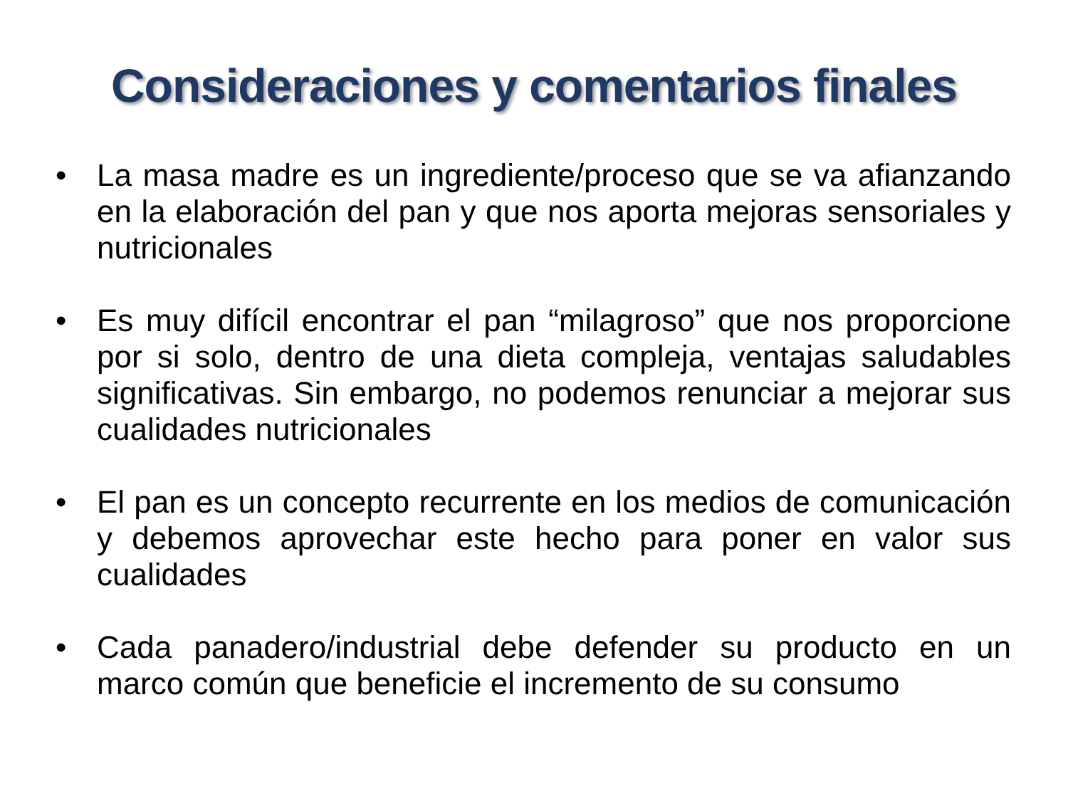Consideraciones y comentarios finales
• La masa madre es un ingrediente/proceso que se va afianzando en la elaboración del pan y que nos aporta mejoras sensoriales y nutricionales
• Es muy difícil encontrar el pan “milagroso” que nos proporcione por si solo, dentro de una dieta compleja, ventajas saludables significativas. Sin embargo, no podemos renunciar a mejorar sus cualidades nutricionales
• El pan es un concepto recurrente en los medios de comunicación y debemos aprovechar este hecho para poner en valor sus cualidades
• Cada panadero/industrial debe defender su producto en un marco común que beneficie el incremento de su consumo